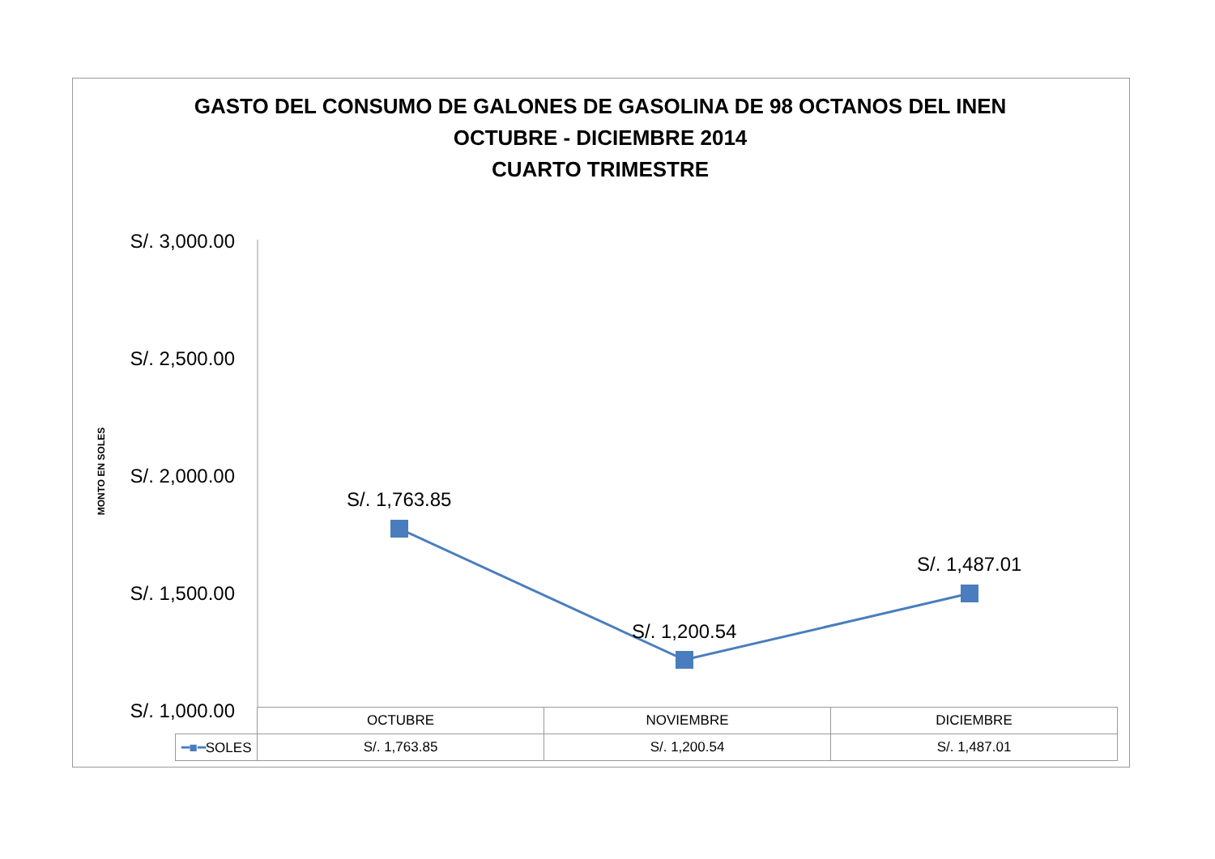GASTO DEL CONSUMO DE GALONES DE GASOLINA DE 98 OCTANOS DEL INEN
OCTUBRE - DICIEMBRE 2014
CUARTO TRIMESTRE
S/. 3,000.00
S/. 2,500.00
S/. 2,000.00
S/. 1,500.00
S/. 1,000.00
MONTO EN SOLES
S/. 1,763.85
S/. 1,200.54
S/. 1,487.01
| | OCTUBRE | NOVIEMBRE | DICIEMBRE |
| ━■━ SOLES | S/. 1,763.85 | S/. 1,200.54 | S/. 1,487.01 |